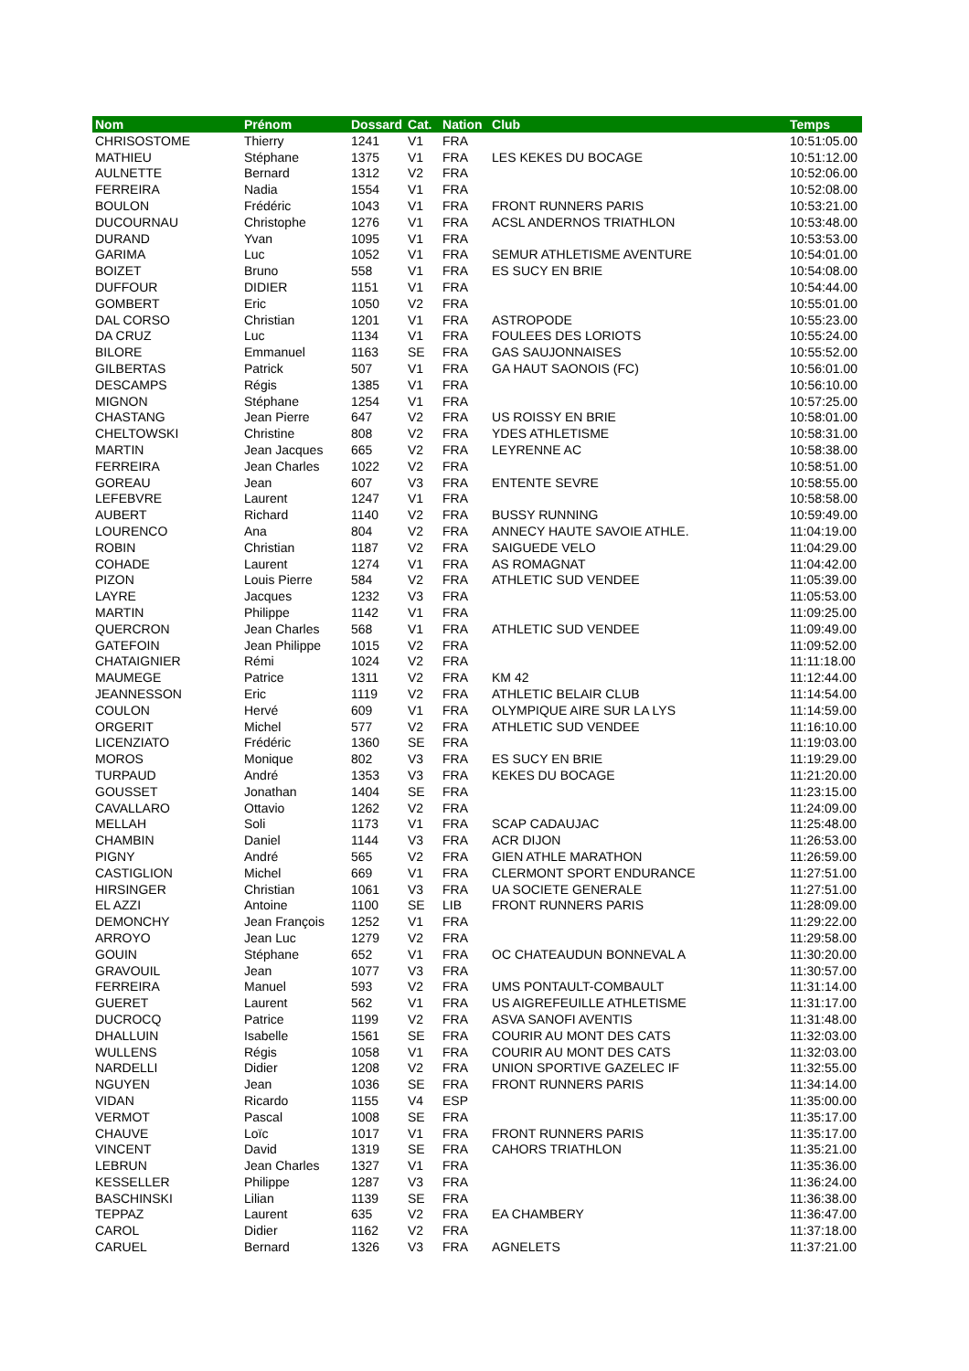| Nom | Prénom | Dossard | Cat. | Nation | Club | Temps |
| --- | --- | --- | --- | --- | --- | --- |
| CHRISOSTOME | Thierry | 1241 | V1 | FRA | | 10:51:05.00 |
| MATHIEU | Stéphane | 1375 | V1 | FRA | LES KEKES DU BOCAGE | 10:51:12.00 |
| AULNETTE | Bernard | 1312 | V2 | FRA | | 10:52:06.00 |
| FERREIRA | Nadia | 1554 | V1 | FRA | | 10:52:08.00 |
| BOULON | Frédéric | 1043 | V1 | FRA | FRONT RUNNERS PARIS | 10:53:21.00 |
| DUCOURNAU | Christophe | 1276 | V1 | FRA | ACSL ANDERNOS TRIATHLON | 10:53:48.00 |
| DURAND | Yvan | 1095 | V1 | FRA | | 10:53:53.00 |
| GARIMA | Luc | 1052 | V1 | FRA | SEMUR ATHLETISME AVENTURE | 10:54:01.00 |
| BOIZET | Bruno | 558 | V1 | FRA | ES SUCY EN BRIE | 10:54:08.00 |
| DUFFOUR | DIDIER | 1151 | V1 | FRA | | 10:54:44.00 |
| GOMBERT | Eric | 1050 | V2 | FRA | | 10:55:01.00 |
| DAL CORSO | Christian | 1201 | V1 | FRA | ASTROPODE | 10:55:23.00 |
| DA CRUZ | Luc | 1134 | V1 | FRA | FOULEES DES LORIOTS | 10:55:24.00 |
| BILORE | Emmanuel | 1163 | SE | FRA | GAS SAUJONNAISES | 10:55:52.00 |
| GILBERTAS | Patrick | 507 | V1 | FRA | GA HAUT SAONOIS (FC) | 10:56:01.00 |
| DESCAMPS | Régis | 1385 | V1 | FRA | | 10:56:10.00 |
| MIGNON | Stéphane | 1254 | V1 | FRA | | 10:57:25.00 |
| CHASTANG | Jean Pierre | 647 | V2 | FRA | US ROISSY EN BRIE | 10:58:01.00 |
| CHELTOWSKI | Christine | 808 | V2 | FRA | YDES ATHLETISME | 10:58:31.00 |
| MARTIN | Jean Jacques | 665 | V2 | FRA | LEYRENNE AC | 10:58:38.00 |
| FERREIRA | Jean Charles | 1022 | V2 | FRA | | 10:58:51.00 |
| GOREAU | Jean | 607 | V3 | FRA | ENTENTE SEVRE | 10:58:55.00 |
| LEFEBVRE | Laurent | 1247 | V1 | FRA | | 10:58:58.00 |
| AUBERT | Richard | 1140 | V2 | FRA | BUSSY RUNNING | 10:59:49.00 |
| LOURENCO | Ana | 804 | V2 | FRA | ANNECY HAUTE SAVOIE ATHLE. | 11:04:19.00 |
| ROBIN | Christian | 1187 | V2 | FRA | SAIGUEDE VELO | 11:04:29.00 |
| COHADE | Laurent | 1274 | V1 | FRA | AS ROMAGNAT | 11:04:42.00 |
| PIZON | Louis Pierre | 584 | V2 | FRA | ATHLETIC SUD VENDEE | 11:05:39.00 |
| LAYRE | Jacques | 1232 | V3 | FRA | | 11:05:53.00 |
| MARTIN | Philippe | 1142 | V1 | FRA | | 11:09:25.00 |
| QUERCRON | Jean Charles | 568 | V1 | FRA | ATHLETIC SUD VENDEE | 11:09:49.00 |
| GATEFOIN | Jean Philippe | 1015 | V2 | FRA | | 11:09:52.00 |
| CHATAIGNIER | Rémi | 1024 | V2 | FRA | | 11:11:18.00 |
| MAUMEGE | Patrice | 1311 | V2 | FRA | KM 42 | 11:12:44.00 |
| JEANNESSON | Eric | 1119 | V2 | FRA | ATHLETIC BELAIR CLUB | 11:14:54.00 |
| COULON | Hervé | 609 | V1 | FRA | OLYMPIQUE AIRE SUR LA LYS | 11:14:59.00 |
| ORGERIT | Michel | 577 | V2 | FRA | ATHLETIC SUD VENDEE | 11:16:10.00 |
| LICENZIATO | Frédéric | 1360 | SE | FRA | | 11:19:03.00 |
| MOROS | Monique | 802 | V3 | FRA | ES SUCY EN BRIE | 11:19:29.00 |
| TURPAUD | André | 1353 | V3 | FRA | KEKES DU BOCAGE | 11:21:20.00 |
| GOUSSET | Jonathan | 1404 | SE | FRA | | 11:23:15.00 |
| CAVALLARO | Ottavio | 1262 | V2 | FRA | | 11:24:09.00 |
| MELLAH | Soli | 1173 | V1 | FRA | SCAP CADAUJAC | 11:25:48.00 |
| CHAMBIN | Daniel | 1144 | V3 | FRA | ACR DIJON | 11:26:53.00 |
| PIGNY | André | 565 | V2 | FRA | GIEN ATHLE MARATHON | 11:26:59.00 |
| CASTIGLION | Michel | 669 | V1 | FRA | CLERMONT SPORT ENDURANCE | 11:27:51.00 |
| HIRSINGER | Christian | 1061 | V3 | FRA | UA SOCIETE GENERALE | 11:27:51.00 |
| EL AZZI | Antoine | 1100 | SE | LIB | FRONT RUNNERS PARIS | 11:28:09.00 |
| DEMONCHY | Jean François | 1252 | V1 | FRA | | 11:29:22.00 |
| ARROYO | Jean Luc | 1279 | V2 | FRA | | 11:29:58.00 |
| GOUIN | Stéphane | 652 | V1 | FRA | OC CHATEAUDUN BONNEVAL A | 11:30:20.00 |
| GRAVOUIL | Jean | 1077 | V3 | FRA | | 11:30:57.00 |
| FERREIRA | Manuel | 593 | V2 | FRA | UMS PONTAULT-COMBAULT | 11:31:14.00 |
| GUERET | Laurent | 562 | V1 | FRA | US AIGREFEUILLE ATHLETISME | 11:31:17.00 |
| DUCROCQ | Patrice | 1199 | V2 | FRA | ASVA SANOFI AVENTIS | 11:31:48.00 |
| DHALLUIN | Isabelle | 1561 | SE | FRA | COURIR AU MONT DES CATS | 11:32:03.00 |
| WULLENS | Régis | 1058 | V1 | FRA | COURIR AU MONT DES CATS | 11:32:03.00 |
| NARDELLI | Didier | 1208 | V2 | FRA | UNION SPORTIVE GAZELEC IF | 11:32:55.00 |
| NGUYEN | Jean | 1036 | SE | FRA | FRONT RUNNERS PARIS | 11:34:14.00 |
| VIDAN | Ricardo | 1155 | V4 | ESP | | 11:35:00.00 |
| VERMOT | Pascal | 1008 | SE | FRA | | 11:35:17.00 |
| CHAUVE | Loïc | 1017 | V1 | FRA | FRONT RUNNERS PARIS | 11:35:17.00 |
| VINCENT | David | 1319 | SE | FRA | CAHORS TRIATHLON | 11:35:21.00 |
| LEBRUN | Jean Charles | 1327 | V1 | FRA | | 11:35:36.00 |
| KESSELLER | Philippe | 1287 | V3 | FRA | | 11:36:24.00 |
| BASCHINSKI | Lilian | 1139 | SE | FRA | | 11:36:38.00 |
| TEPPAZ | Laurent | 635 | V2 | FRA | EA CHAMBERY | 11:36:47.00 |
| CAROL | Didier | 1162 | V2 | FRA | | 11:37:18.00 |
| CARUEL | Bernard | 1326 | V3 | FRA | AGNELETS | 11:37:21.00 |